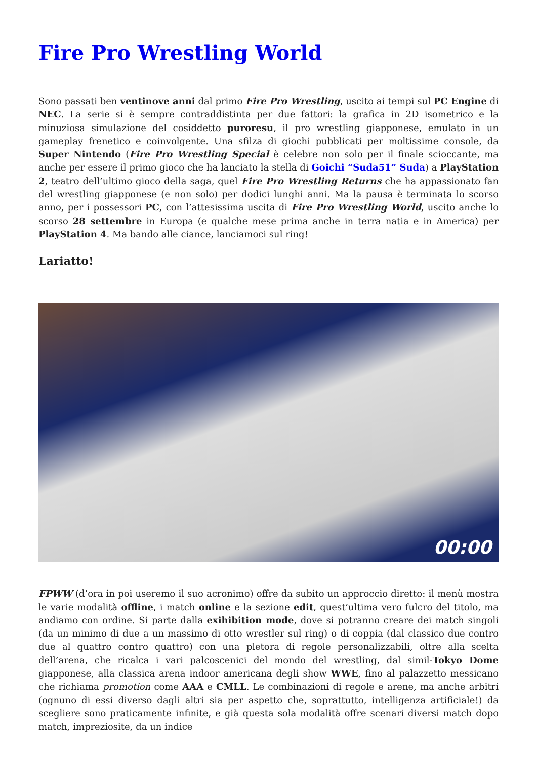Fire Pro Wrestling World
Sono passati ben ventinove anni dal primo Fire Pro Wrestling, uscito ai tempi sul PC Engine di NEC. La serie si è sempre contraddistinta per due fattori: la grafica in 2D isometrico e la minuziosa simulazione del cosiddetto puroresu, il pro wrestling giapponese, emulato in un gameplay frenetico e coinvolgente. Una sfilza di giochi pubblicati per moltissime console, da Super Nintendo (Fire Pro Wrestling Special è celebre non solo per il finale scioccante, ma anche per essere il primo gioco che ha lanciato la stella di Goichi “Suda51” Suda) a PlayStation 2, teatro dell’ultimo gioco della saga, quel Fire Pro Wrestling Returns che ha appassionato fan del wrestling giapponese (e non solo) per dodici lunghi anni. Ma la pausa è terminata lo scorso anno, per i possessori PC, con l’attesissima uscita di Fire Pro Wrestling World, uscito anche lo scorso 28 settembre in Europa (e qualche mese prima anche in terra natia e in America) per PlayStation 4. Ma bando alle ciance, lanciamoci sul ring!
Lariatto!
00:00
FPWW (d’ora in poi useremo il suo acronimo) offre da subito un approccio diretto: il menù mostra le varie modalità offline, i match online e la sezione edit, quest’ultima vero fulcro del titolo, ma andiamo con ordine. Si parte dalla exihibition mode, dove si potranno creare dei match singoli (da un minimo di due a un massimo di otto wrestler sul ring) o di coppia (dal classico due contro due al quattro contro quattro) con una pletora di regole personalizzabili, oltre alla scelta dell’arena, che ricalca i vari palcoscenici del mondo del wrestling, dal simil-Tokyo Dome giapponese, alla classica arena indoor americana degli show WWE, fino al palazzetto messicano che richiama promotion come AAA e CMLL. Le combinazioni di regole e arene, ma anche arbitri (ognuno di essi diverso dagli altri sia per aspetto che, soprattutto, intelligenza artificiale!) da scegliere sono praticamente infinite, e già questa sola modalità offre scenari diversi match dopo match, impreziosite, da un indice